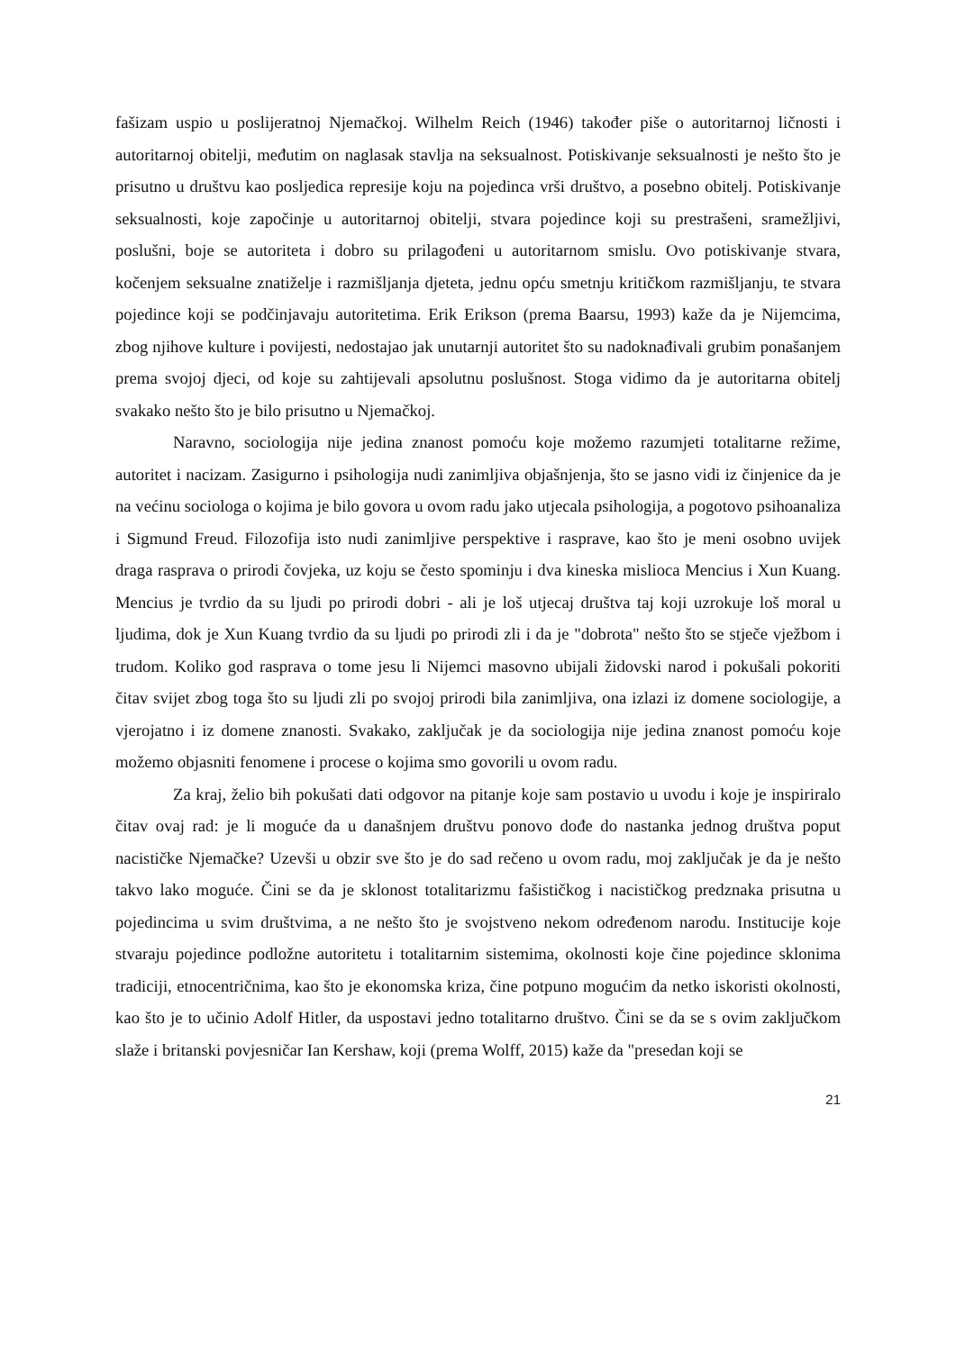fašizam uspio u poslijeratnoj Njemačkoj. Wilhelm Reich (1946) također piše o autoritarnoj ličnosti i autoritarnoj obitelji, međutim on naglasak stavlja na seksualnost. Potiskivanje seksualnosti je nešto što je prisutno u društvu kao posljedica represije koju na pojedinca vrši društvo, a posebno obitelj. Potiskivanje seksualnosti, koje započinje u autoritarnoj obitelji, stvara pojedince koji su prestrašeni, sramežljivi, poslušni, boje se autoriteta i dobro su prilagođeni u autoritarnom smislu. Ovo potiskivanje stvara, kočenjem seksualne znatiželje i razmišljanja djeteta, jednu opću smetnju kritičkom razmišljanju, te stvara pojedince koji se podčinjavaju autoritetima. Erik Erikson (prema Baarsu, 1993) kaže da je Nijemcima, zbog njihove kulture i povijesti, nedostajao jak unutarnji autoritet što su nadoknađivali grubim ponašanjem prema svojoj djeci, od koje su zahtijevali apsolutnu poslušnost. Stoga vidimo da je autoritarna obitelj svakako nešto što je bilo prisutno u Njemačkoj.
Naravno, sociologija nije jedina znanost pomoću koje možemo razumjeti totalitarne režime, autoritet i nacizam. Zasigurno i psihologija nudi zanimljiva objašnjenja, što se jasno vidi iz činjenice da je na većinu sociologa o kojima je bilo govora u ovom radu jako utjecala psihologija, a pogotovo psihoanaliza i Sigmund Freud. Filozofija isto nudi zanimljive perspektive i rasprave, kao što je meni osobno uvijek draga rasprava o prirodi čovjeka, uz koju se često spominju i dva kineska mislioca Mencius i Xun Kuang. Mencius je tvrdio da su ljudi po prirodi dobri - ali je loš utjecaj društva taj koji uzrokuje loš moral u ljudima, dok je Xun Kuang tvrdio da su ljudi po prirodi zli i da je "dobrota" nešto što se stječe vježbom i trudom. Koliko god rasprava o tome jesu li Nijemci masovno ubijali židovski narod i pokušali pokoriti čitav svijet zbog toga što su ljudi zli po svojoj prirodi bila zanimljiva, ona izlazi iz domene sociologije, a vjerojatno i iz domene znanosti. Svakako, zaključak je da sociologija nije jedina znanost pomoću koje možemo objasniti fenomene i procese o kojima smo govorili u ovom radu.
Za kraj, želio bih pokušati dati odgovor na pitanje koje sam postavio u uvodu i koje je inspiriralo čitav ovaj rad: je li moguće da u današnjem društvu ponovo dođe do nastanka jednog društva poput nacističke Njemačke? Uzevši u obzir sve što je do sad rečeno u ovom radu, moj zaključak je da je nešto takvo lako moguće. Čini se da je sklonost totalitarizmu fašističkog i nacističkog predznaka prisutna u pojedincima u svim društvima, a ne nešto što je svojstveno nekom određenom narodu. Institucije koje stvaraju pojedince podložne autoritetu i totalitarnim sistemima, okolnosti koje čine pojedince sklonima tradiciji, etnocentričnima, kao što je ekonomska kriza, čine potpuno mogućim da netko iskoristi okolnosti, kao što je to učinio Adolf Hitler, da uspostavi jedno totalitarno društvo. Čini se da se s ovim zaključkom slaže i britanski povjesničar Ian Kershaw, koji (prema Wolff, 2015) kaže da "presedan koji se
21